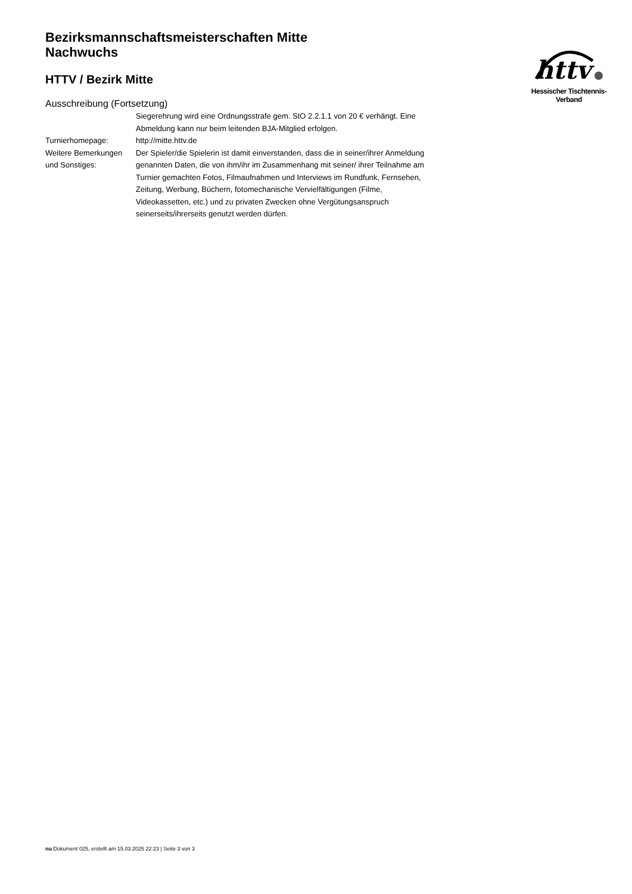httv
Hessischer Tischtennis-Verband
Bezirksmannschaftsmeisterschaften Mitte
Nachwuchs
HTTV / Bezirk Mitte
Ausschreibung (Fortsetzung)
Siegerehrung wird eine Ordnungsstrafe gem. StO 2.2.1.1 von 20 € verhängt. Eine Abmeldung kann nur beim leitenden BJA-Mitglied erfolgen.
Turnierhomepage: http://mitte.httv.de
Weitere Bemerkungen und Sonstiges:
Der Spieler/die Spielerin ist damit einverstanden, dass die in seiner/ihrer Anmeldung genannten Daten, die von ihm/ihr im Zusammenhang mit seiner/ ihrer Teilnahme am Turnier gemachten Fotos, Filmaufnahmen und Interviews im Rundfunk, Fernsehen, Zeitung, Werbung, Büchern, fotomechanische Vervielfältigungen (Filme, Videokassetten, etc.) und zu privaten Zwecken ohne Vergütungsanspruch seinerseits/ihrerseits genutzt werden dürfen.
nu.Dokument 025, erstellt am 15.03.2025 22:23 | Seite 3 von 3